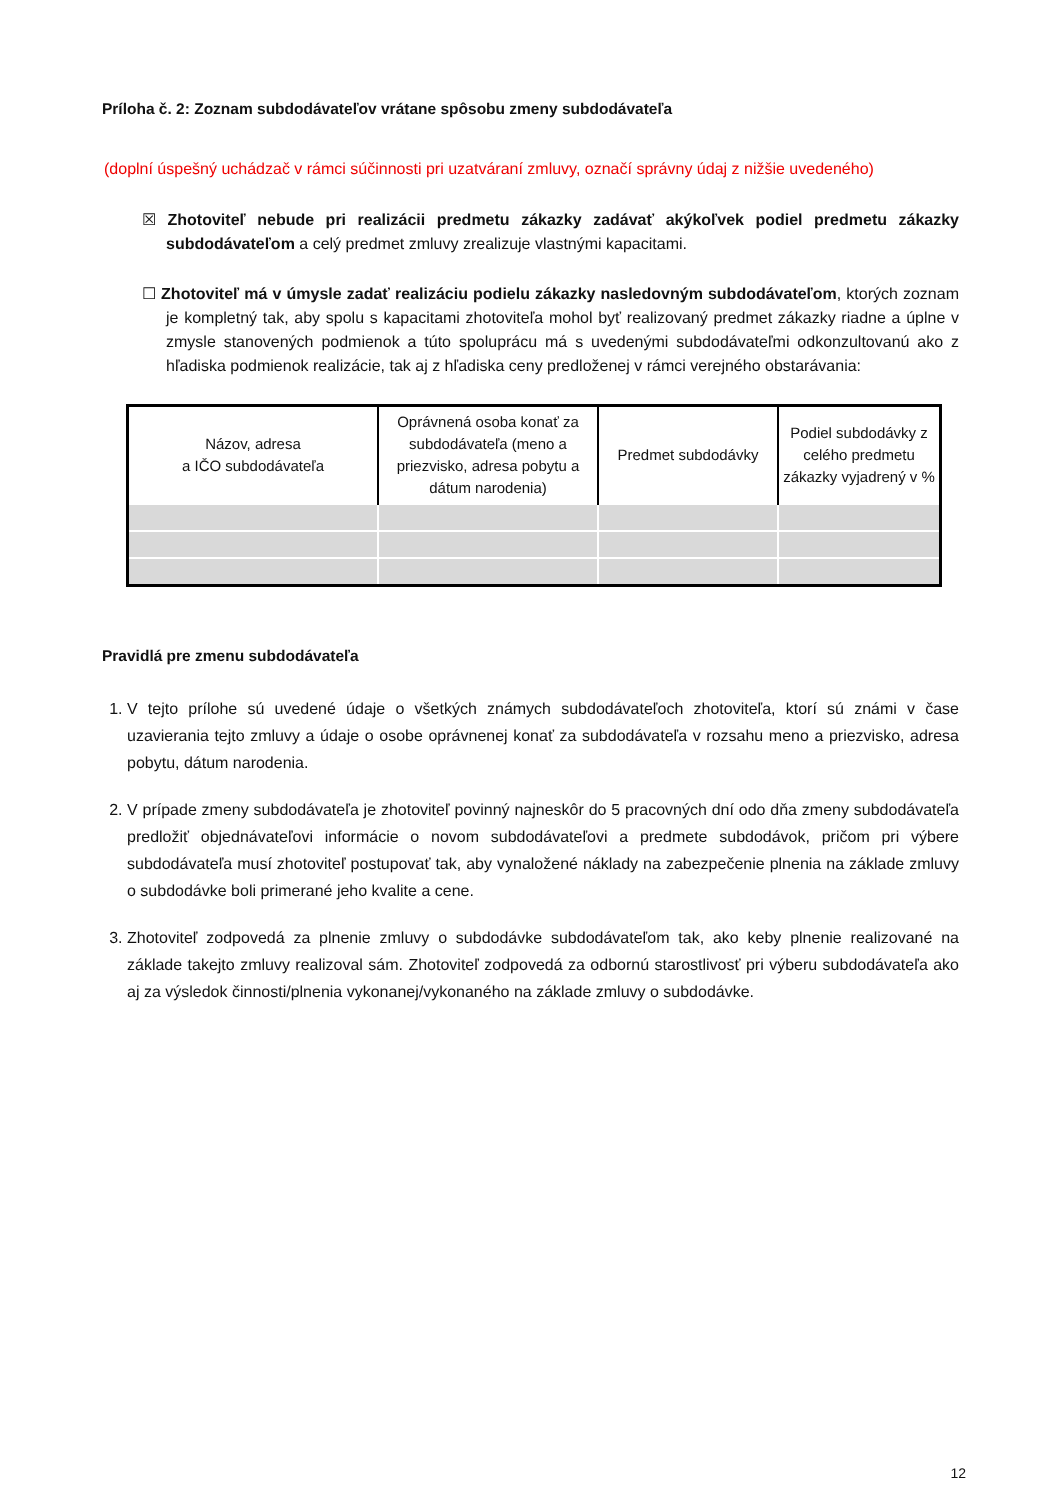Príloha č. 2: Zoznam subdodávateľov vrátane spôsobu zmeny subdodávateľa
(doplní úspešný uchádzač v rámci súčinnosti pri uzatváraní zmluvy, označí správny údaj z nižšie uvedeného)
☒ Zhotoviteľ nebude pri realizácii predmetu zákazky zadávať akýkoľvek podiel predmetu zákazky subdodávateľom a celý predmet zmluvy zrealizuje vlastnými kapacitami.
☐ Zhotoviteľ má v úmysle zadať realizáciu podielu zákazky nasledovným subdodávateľom, ktorých zoznam je kompletný tak, aby spolu s kapacitami zhotoviteľa mohol byť realizovaný predmet zákazky riadne a úplne v zmysle stanovených podmienok a túto spoluprácu má s uvedenými subdodávateľmi odkonzultovanú ako z hľadiska podmienok realizácie, tak aj z hľadiska ceny predloženej v rámci verejného obstarávania:
| Názov, adresa a IČO subdodávateľa | Oprávnená osoba konať za subdodávateľa (meno a priezvisko, adresa pobytu a dátum narodenia) | Predmet subdodávky | Podiel subdodávky z celého predmetu zákazky vyjadrený v % |
| --- | --- | --- | --- |
Pravidlá pre zmenu subdodávateľa
1. V tejto prílohe sú uvedené údaje o všetkých známych subdodávateľoch zhotoviteľa, ktorí sú známi v čase uzavierania tejto zmluvy a údaje o osobe oprávnenej konať za subdodávateľa v rozsahu meno a priezvisko, adresa pobytu, dátum narodenia.
2. V prípade zmeny subdodávateľa je zhotoviteľ povinný najneskôr do 5 pracovných dní odo dňa zmeny subdodávateľa predložiť objednávateľovi informácie o novom subdodávateľovi a predmete subdodávok, pričom pri výbere subdodávateľa musí zhotoviteľ postupovať tak, aby vynaložené náklady na zabezpečenie plnenia na základe zmluvy o subdodávke boli primerané jeho kvalite a cene.
3. Zhotoviteľ zodpovedá za plnenie zmluvy o subdodávke subdodávateľom tak, ako keby plnenie realizované na základe takejto zmluvy realizoval sám. Zhotoviteľ zodpovedá za odbornú starostlivosť pri výberu subdodávateľa ako aj za výsledok činnosti/plnenia vykonanej/vykonaného na základe zmluvy o subdodávke.
12